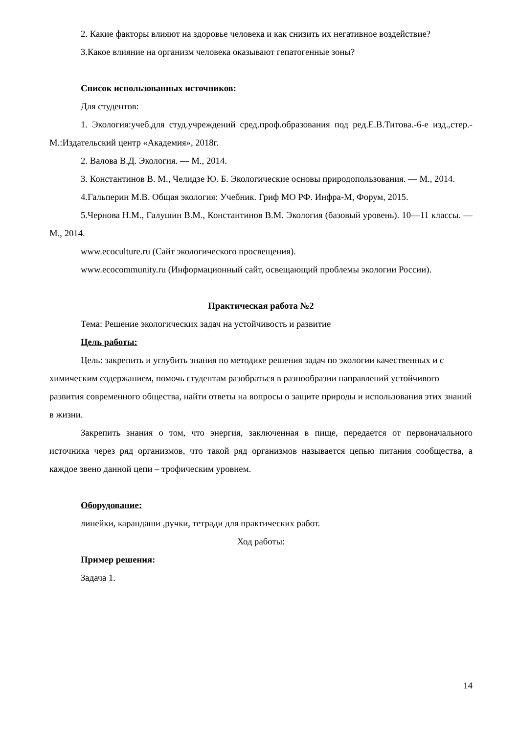2. Какие факторы влияют на здоровье человека и как снизить их негативное воздействие?
3.Какое влияние на организм человека оказывают гепатогенные зоны?
Список использованных источников:
Для студентов:
1. Экология:учеб.для студ.учреждений сред.проф.образования под ред.Е.В.Титова.-6-е изд.,стер.-М.:Издательский центр «Академия», 2018г.
2. Валова В.Д. Экология. — М., 2014.
3. Константинов В. М., Челидзе Ю. Б. Экологические основы природопользования. — М., 2014.
4.Гальперин М.В. Общая экология: Учебник. Гриф МО РФ. Инфра-М, Форум, 2015.
5.Чернова Н.М., Галушин В.М., Константинов В.М. Экология (базовый уровень). 10—11 классы. — М., 2014.
www.ecoculture.ru (Сайт экологического просвещения).
www.ecocommunity.ru (Информационный сайт, освещающий проблемы экологии России).
Практическая работа №2
Тема: Решение экологических задач на устойчивость и развитие
Цель работы:
Цель: закрепить и углубить знания по методике решения задач по экологии качественных и с химическим содержанием, помочь студентам разобраться в разнообразии направлений устойчивого развития современного общества, найти ответы на вопросы о защите природы и использования этих знаний в жизни.
Закрепить знания о том, что энергия, заключенная в пище, передается от первоначального источника через ряд организмов, что такой ряд организмов называется цепью питания сообщества, а каждое звено данной цепи – трофическим уровнем.
Оборудование:
линейки, карандаши ,ручки, тетради для практических работ.
Ход работы:
Пример решения:
Задача 1.
14